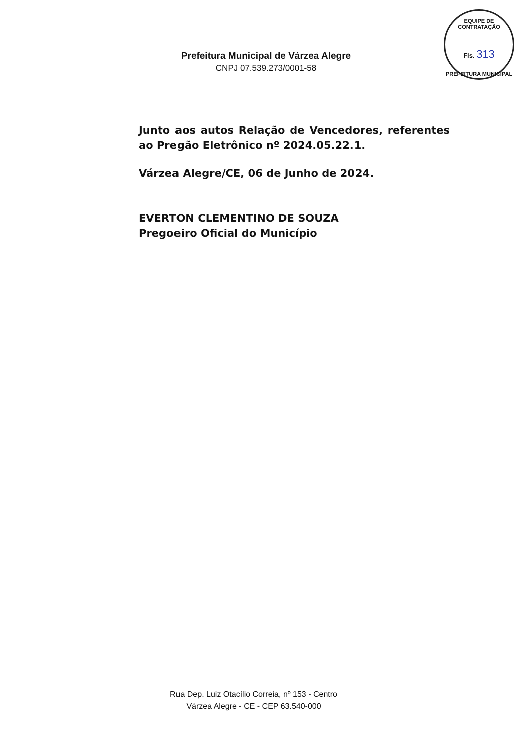EQUIPE DE CONTRATAÇÃO
Fls. 313
PREFEITURA MUNICIPAL
Prefeitura Municipal de Várzea Alegre
CNPJ 07.539.273/0001-58
Junto aos autos Relação de Vencedores, referentes ao Pregão Eletrônico nº 2024.05.22.1.
Várzea Alegre/CE, 06 de Junho de 2024.
EVERTON CLEMENTINO DE SOUZA
Pregoeiro Oficial do Município
Rua Dep. Luiz Otacílio Correia, nº 153 - Centro
Várzea Alegre - CE - CEP 63.540-000